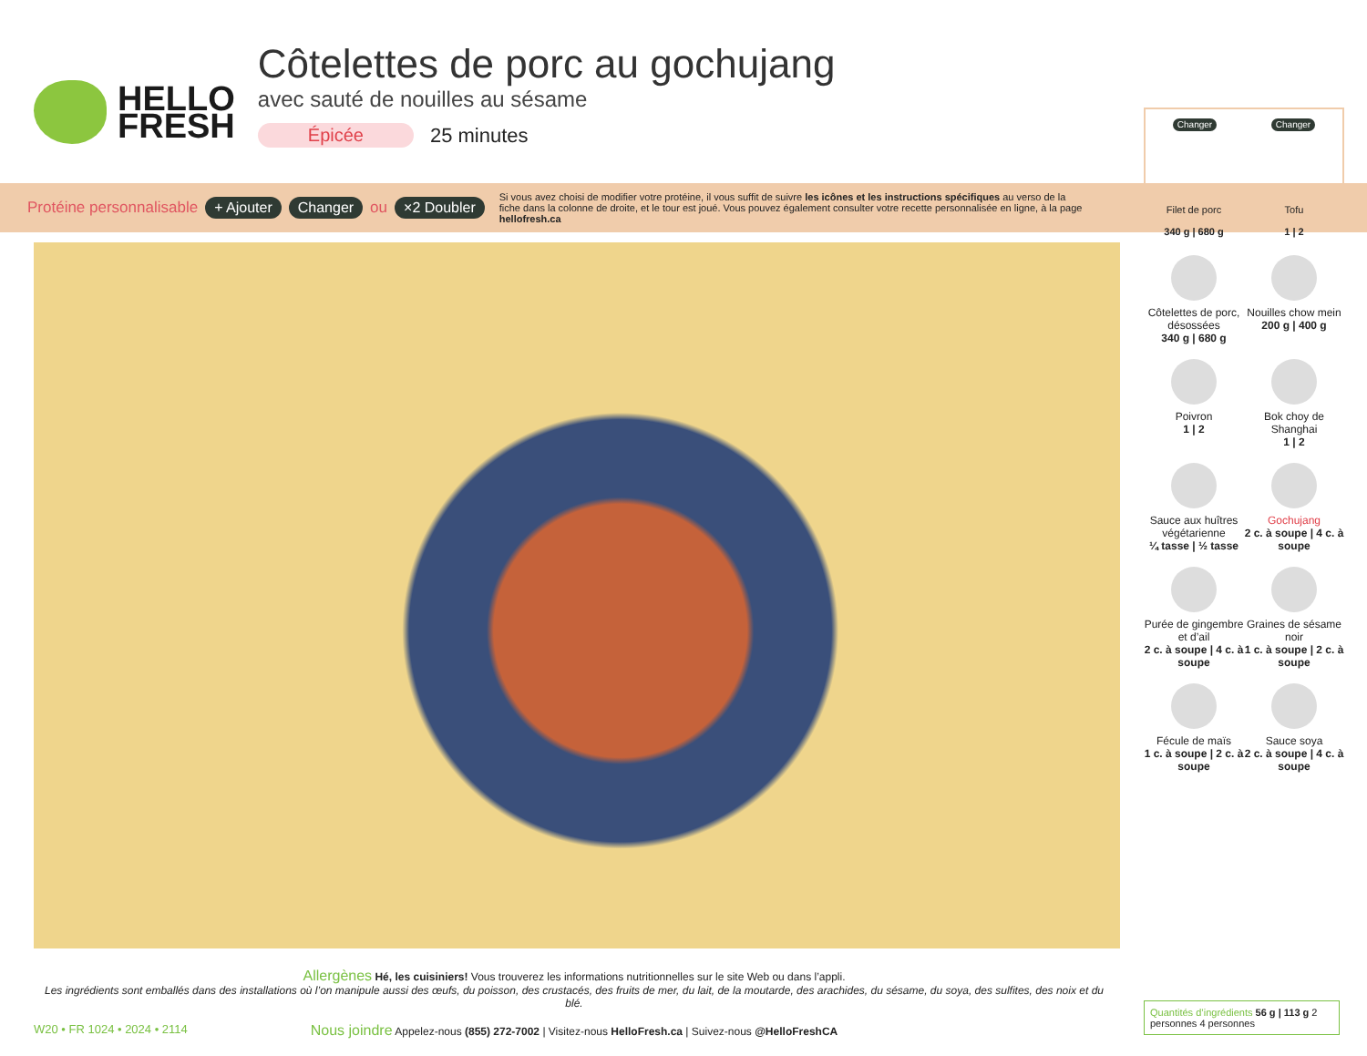HELLO
FRESH
Côtelettes de porc au gochujang
avec sauté de nouilles au sésame
Épicée 25 minutes
Protéine personnalisable + Ajouter Changer ou ×2 Doubler
Si vous avez choisi de modifier votre protéine, il vous suffit de suivre les icônes et les instructions spécifiques au verso de la fiche dans la colonne de droite, et le tour est joué. Vous pouvez également consulter votre recette personnalisée en ligne, à la page hellofresh.ca
Changer Changer
Filet de porc
340 g | 680 g
Tofu
1 | 2
Côtelettes de porc, désossées
340 g | 680 g
Nouilles chow mein
200 g | 400 g
Poivron
1 | 2
Bok choy de Shanghai
1 | 2
Sauce aux huîtres végétarienne
¼ tasse | ½ tasse
Gochujang
2 c. à soupe | 4 c. à soupe
Purée de gingembre et d’ail
2 c. à soupe | 4 c. à soupe
Graines de sésame noir
1 c. à soupe | 2 c. à soupe
Fécule de maïs
1 c. à soupe | 2 c. à soupe
Sauce soya
2 c. à soupe | 4 c. à soupe
Allergènes Hé, les cuisiniers! Vous trouverez les informations nutritionnelles sur le site Web ou dans l’appli.
Les ingrédients sont emballés dans des installations où l’on manipule aussi des œufs, du poisson, des crustacés, des fruits de mer, du lait, de la moutarde, des arachides, du sésame, du soya, des sulfites, des noix et du blé.
Nous joindre Appelez-nous (855) 272-7002 | Visitez-nous HelloFresh.ca | Suivez-nous @HelloFreshCA
W20 • FR 1024 • 2024 • 2114
Quantités d’ingrédients 56 g | 113 g 2 personnes 4 personnes